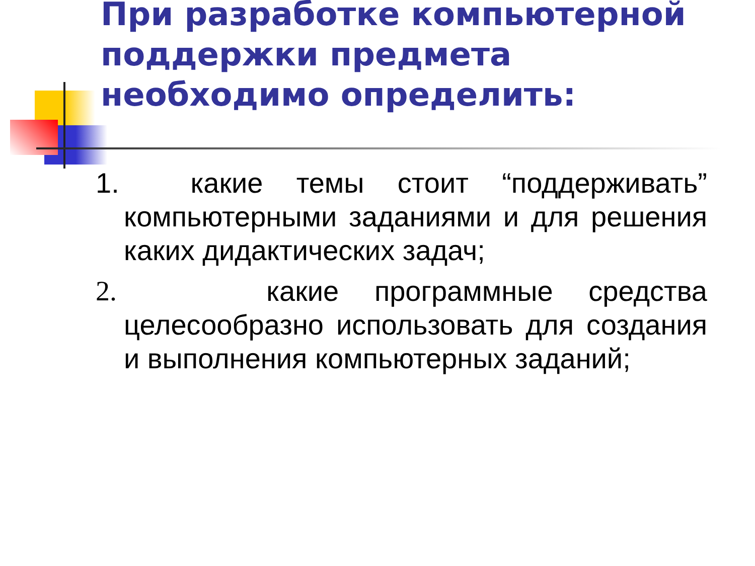При разработке компьютерной поддержки предмета необходимо определить:
1. какие темы стоит “поддерживать” компьютерными заданиями и для решения каких дидактических задач;
2. какие программные средства целесообразно использовать для создания и выполнения компьютерных заданий;